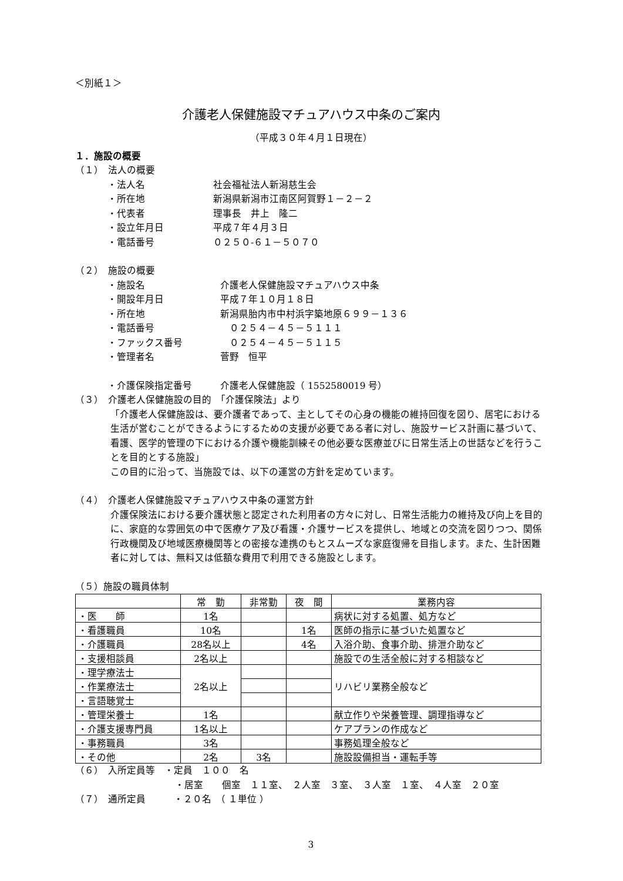＜別紙１＞
介護老人保健施設マチュアハウス中条のご案内
（平成３０年４月１日現在）
１．施設の概要
（１）　法人の概要
・法人名
社会福祉法人新潟慈生会
・所在地
新潟県新潟市江南区阿賀野１－２－２
・代表者
理事長　井上　隆二
・設立年月日
平成７年４月３日
・電話番号
０２５０-６１－５０７０
（２）　施設の概要
・施設名
介護老人保健施設マチュアハウス中条
・開設年月日
平成７年１０月１８日
・所在地
新潟県胎内市中村浜字築地原６９９－１３６
・電話番号
　０２５４－４５－５１１１
・ファックス番号
　０２５４－４５－５１１５
・管理者名
菅野　恒平
・介護保険指定番号
介護老人保健施設（ 1552580019 号）
（３）　介護老人保健施設の目的　「介護保険法」より
「介護老人保健施設は、要介護者であって、主としてその心身の機能の維持回復を図り、居宅における生活が営むことができるようにするための支援が必要である者に対し、施設サービス計画に基づいて、看護、医学的管理の下における介護や機能訓練その他必要な医療並びに日常生活上の世話などを行うことを目的とする施設」
この目的に沿って、当施設では、以下の運営の方針を定めています。
（４）　介護老人保健施設マチュアハウス中条の運営方針
介護保険法における要介護状態と認定された利用者の方々に対し、日常生活能力の維持及び向上を目的に、家庭的な雰囲気の中で医療ケア及び看護・介護サービスを提供し、地域との交流を図りつつ、関係行政機関及び地域医療機関等との密接な連携のもとスムーズな家庭復帰を目指します。また、生計困難者に対しては、無料又は低額な費用で利用できる施設とします。
（５）施設の職員体制
| | 常 勤 | 非常勤 | 夜 間 | 業務内容 |
| --- | --- | --- | --- | --- |
| ・医 師 | 1名 | | | 病状に対する処置、処方など |
| ・看護職員 | 10名 | | 1名 | 医師の指示に基づいた処置など |
| ・介護職員 | 28名以上 | | 4名 | 入浴介助、食事介助、排泄介助など |
| ・支援相談員 | 2名以上 | | | 施設での生活全般に対する相談など |
| ・理学療法士 | 2名以上 | | | リハビリ業務全般など |
| ・作業療法士 | | | | |
| ・言語聴覚士 | | | | |
| ・管理栄養士 | 1名 | | | 献立作りや栄養管理、調理指導など |
| ・介護支援専門員 | 1名以上 | | | ケアプランの作成など |
| ・事務職員 | 3名 | | | 事務処理全般など |
| ・その他 | 2名 | 3名 | | 施設設備担当・運転手等 |
（６）　入所定員等　・定員　１００　名
・居室　　個室　１１室、　２人室　３室、　３人室　１室、　４人室　２０室
（７）　通所定員　　　・２０名　（ １単位 ）
3